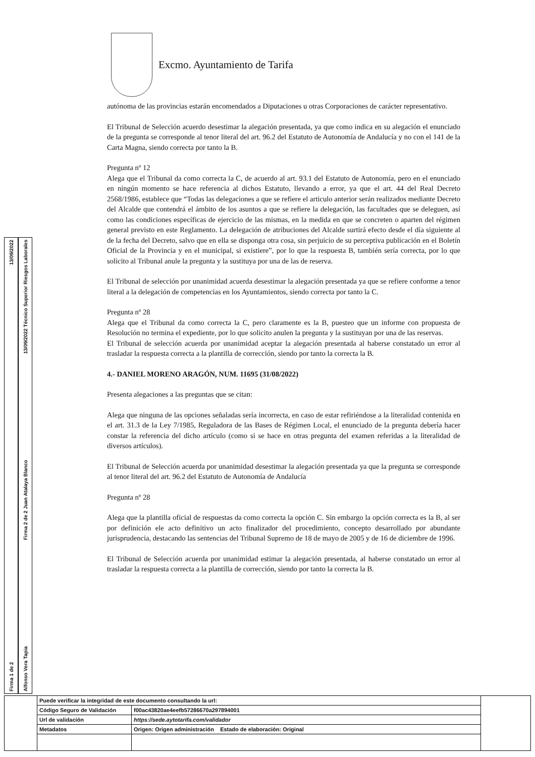Excmo. Ayuntamiento de Tarifa
Firma 1 de 2 13/09/2022
Alfonso Vera Tapia Firma 2 de 2 Juan Atalaya Blanco 13/09/2022 Técnico Superior Riesgos Laborales
autónoma de las provincias estarán encomendados a Diputaciones u otras Corporaciones de carácter representativo.
El Tribunal de Selección acuerdo desestimar la alegación presentada, ya que como indica en su alegación el enunciado de la pregunta se corresponde al tenor literal del art. 96.2 del Estatuto de Autonomía de Andalucía y no con el 141 de la Carta Magna, siendo correcta por tanto la B.
Pregunta nº 12
Alega que el Tribunal da como correcta la C, de acuerdo al art. 93.1 del Estatuto de Autonomía, pero en el enunciado en ningún momento se hace referencia al dichos Estatuto, llevando a error, ya que el art. 44 del Real Decreto 2568/1986, establece que “Todas las delegaciones a que se refiere el articulo anterior serán realizados mediante Decreto del Alcalde que contendrá el ámbito de los asuntos a que se refiere la delegación, las facultades que se deleguen, así como las condiciones específicas de ejercicio de las mismas, en la medida en que se concreten o aparten del régimen general previsto en este Reglamento. La delegación de atribuciones del Alcalde surtirá efecto desde el día siguiente al de la fecha del Decreto, salvo que en ella se disponga otra cosa, sin perjuicio de su perceptiva publicación en el Boletín Oficial de la Provincia y en el municipal, si existiere”, por lo que la respuesta B, también sería correcta, por lo que solicito al Tribunal anule la pregunta y la sustituya por una de las de reserva.
El Tribunal de selección por unanimidad acuerda desestimar la alegación presentada ya que se refiere conforme a tenor literal a la delegación de competencias en los Ayuntamientos, siendo correcta por tanto la C.
Pregunta nº 28
Alega que el Tribunal da como correcta la C, pero claramente es la B, puesteo que un informe con propuesta de Resolución no termina el expediente, por lo que solicito anulen la pregunta y la sustituyan por una de las reservas.
El Tribunal de selección acuerda por unanimidad aceptar la alegación presentada al haberse constatado un error al trasladar la respuesta correcta a la plantilla de corrección, siendo por tanto la correcta la B.
4.- DANIEL MORENO ARAGÓN, NUM. 11695 (31/08/2022)
Presenta alegaciones a las preguntas que se citan:
Alega que ninguna de las opciones señaladas sería incorrecta, en caso de estar refiriéndose a la literalidad contenida en el art. 31.3 de la Ley 7/1985, Reguladora de las Bases de Régimen Local, el enunciado de la pregunta debería hacer constar la referencia del dicho artículo (como si se hace en otras pregunta del examen referidas a la literalidad de diversos artículos).
El Tribunal de Selección acuerda por unanimidad desestimar la alegación presentada ya que la pregunta se corresponde al tenor literal del art. 96.2 del Estatuto de Autonomía de Andalucía
Pregunta nº 28
Alega que la plantilla oficial de respuestas da como correcta la opción C. Sin embargo la opción correcta es la B, al ser por definición ele acto definitivo un acto finalizador del procedimiento, concepto desarrollado por abundante jurisprudencia, destacando las sentencias del Tribunal Supremo de 18 de mayo de 2005 y de 16 de diciembre de 1996.
El Tribunal de Selección acuerda por unanimidad estimar la alegación presentada, al haberse constatado un error al trasladar la respuesta correcta a la plantilla de corrección, siendo por tanto la correcta la B.
| | Puede verificar la integridad de este documento consultando la url: | | |
| | Código Seguro de Validación | f00ac43820ae4eefb57286670a297894001 | |
| | Url de validación | https://sede.aytotarifa.com/validador | |
| | Metadatos | Origen: Origen administración Estado de elaboración: Original | |